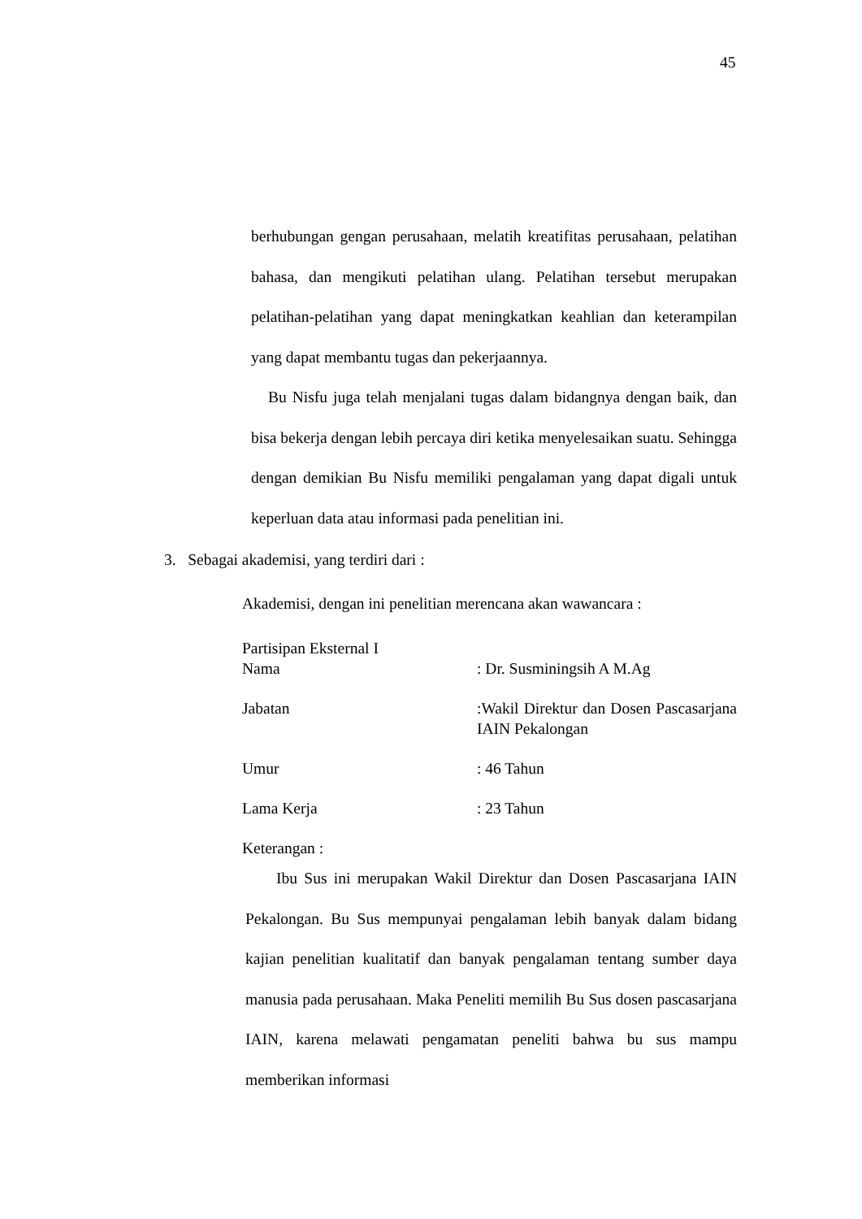45
berhubungan gengan perusahaan, melatih kreatifitas perusahaan, pelatihan bahasa, dan mengikuti pelatihan ulang. Pelatihan tersebut merupakan pelatihan-pelatihan yang dapat meningkatkan keahlian dan keterampilan yang dapat membantu tugas dan pekerjaannya.
Bu Nisfu juga telah menjalani tugas dalam bidangnya dengan baik, dan bisa bekerja dengan lebih percaya diri ketika menyelesaikan suatu. Sehingga dengan demikian Bu Nisfu memiliki pengalaman yang dapat digali untuk keperluan data atau informasi pada penelitian ini.
3. Sebagai akademisi, yang terdiri dari :
Akademisi, dengan ini penelitian merencana akan wawancara :
Partisipan Eksternal I
Nama : Dr. Susminingsih A M.Ag
Jabatan :Wakil Direktur dan Dosen Pascasarjana IAIN Pekalongan
Umur : 46 Tahun
Lama Kerja : 23 Tahun
Keterangan :
Ibu Sus ini merupakan Wakil Direktur dan Dosen Pascasarjana IAIN Pekalongan. Bu Sus mempunyai pengalaman lebih banyak dalam bidang kajian penelitian kualitatif dan banyak pengalaman tentang sumber daya manusia pada perusahaan. Maka Peneliti memilih Bu Sus dosen pascasarjana IAIN, karena melawati pengamatan peneliti bahwa bu sus mampu memberikan informasi